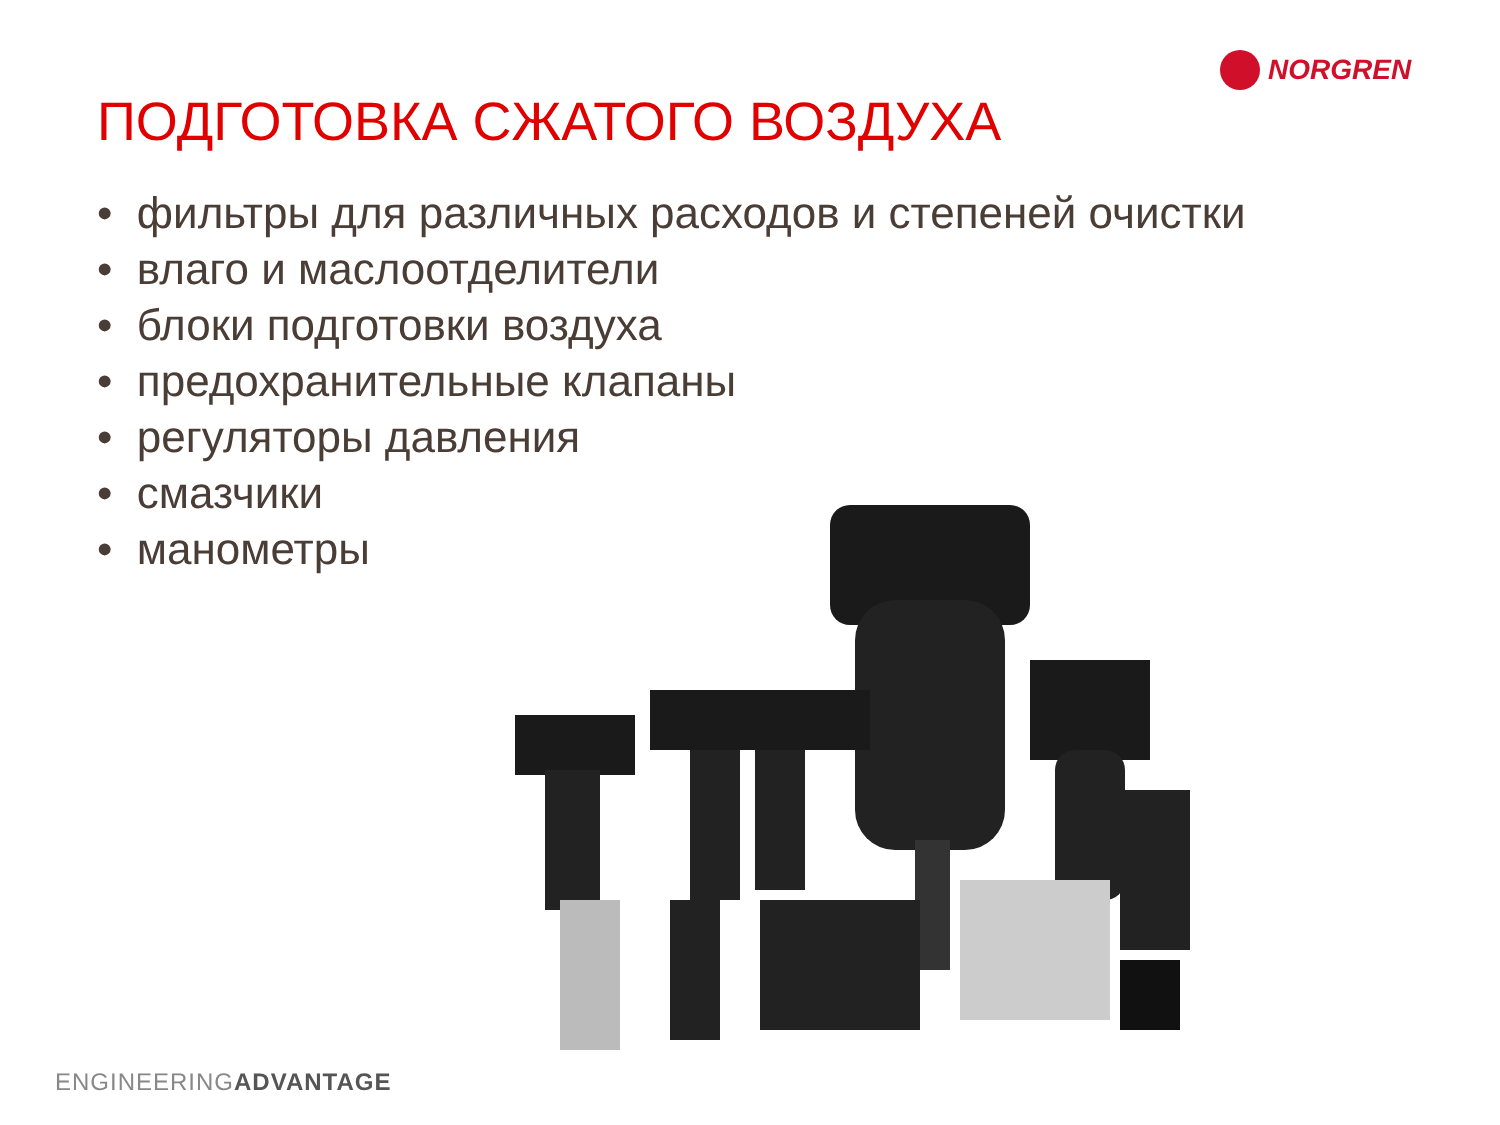NORGREN
ПОДГОТОВКА СЖАТОГО ВОЗДУХА
• фильтры для различных расходов и степеней очистки
• влаго и маслоотделители
• блоки подготовки воздуха
• предохранительные клапаны
• регуляторы давления
• смазчики
• манометры
ENGINEERINGADVANTAGE